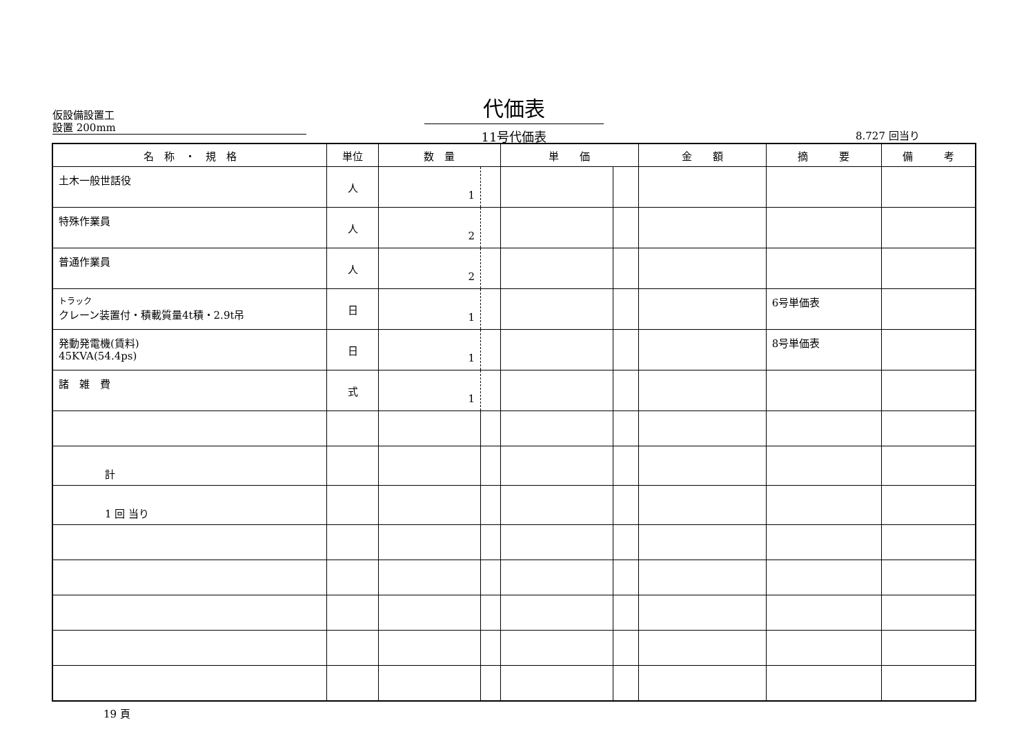仮設備設置工
設置 200mm
代価表
11号代価表
8.727 回当り
| 名 称 ・ 規 格 | 単位 | 数 量 | | 単 価 | | 金 額 | 摘 要 | 備 考 |
| --- | --- | --- | --- | --- | --- | --- | --- | --- |
| 土木一般世話役 | 人 | 1 | | | | | | |
| 特殊作業員 | 人 | 2 | | | | | | |
| 普通作業員 | 人 | 2 | | | | | | |
| トラック クレーン装置付・積載質量4t積・2.9t吊 | 日 | 1 | | | | | 6号単価表 | |
| 発動発電機(賃料) 45KVA(54.4ps) | 日 | 1 | | | | | 8号単価表 | |
| 諸 雑 費 | 式 | 1 | | | | | | |
| 計 | | | | | | | | |
| 1 回 当り | | | | | | | | |
19 頁